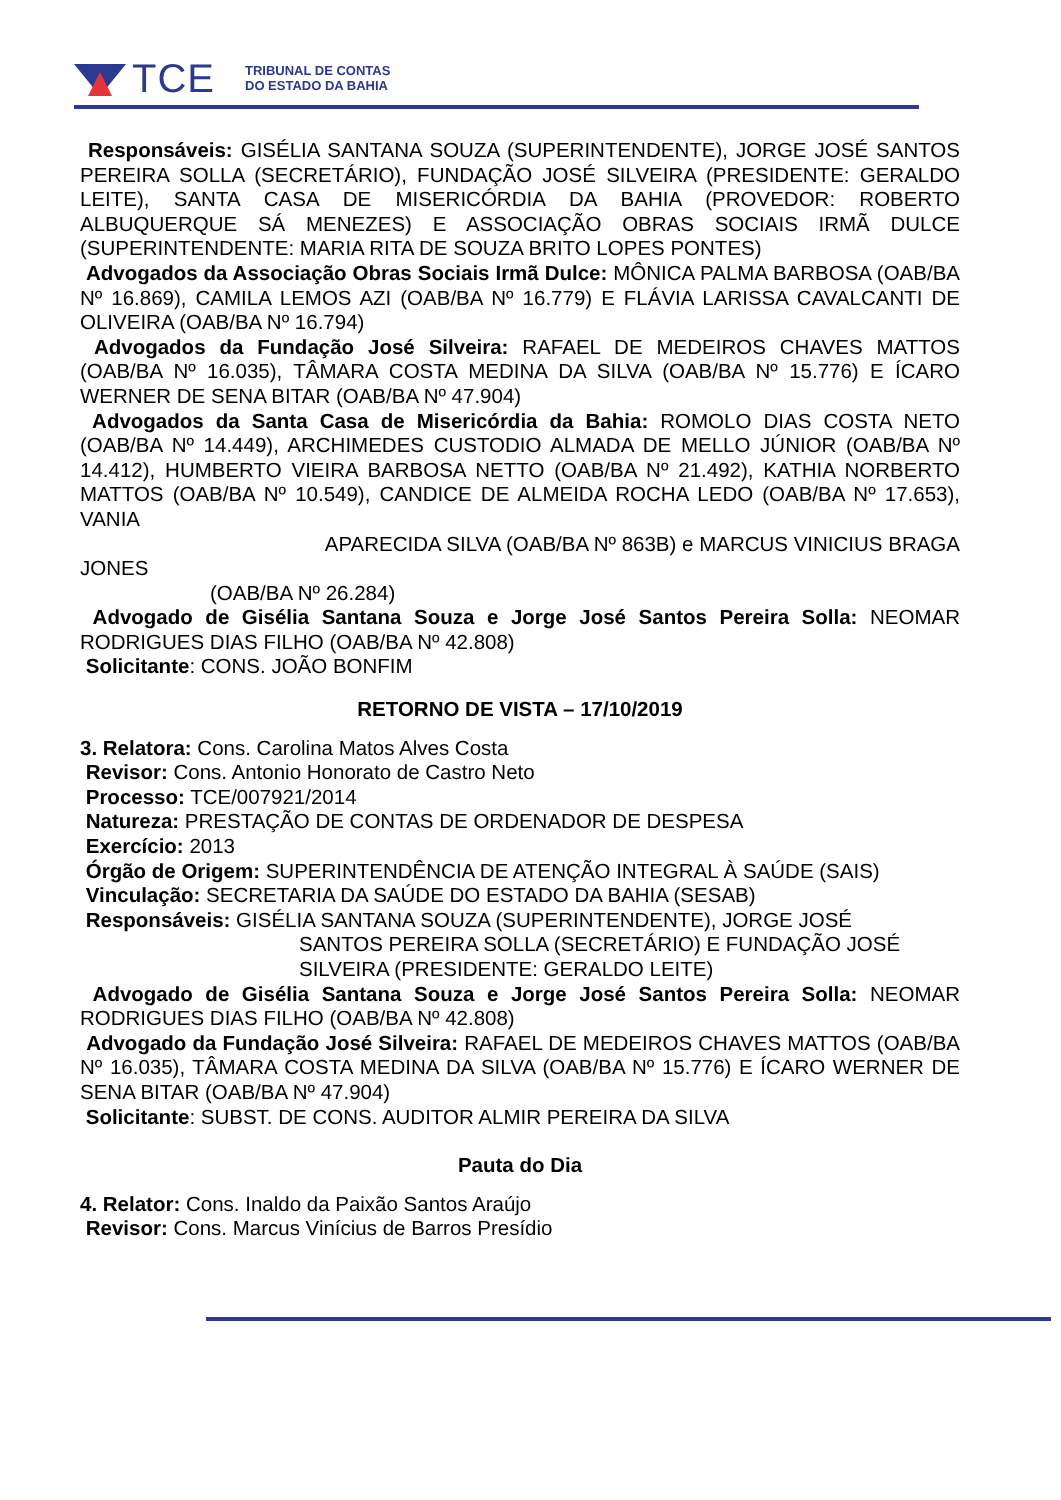TCE
TRIBUNAL DE CONTAS
DO ESTADO DA BAHIA
Responsáveis: GISÉLIA SANTANA SOUZA (SUPERINTENDENTE), JORGE JOSÉ SANTOS PEREIRA SOLLA (SECRETÁRIO), FUNDAÇÃO JOSÉ SILVEIRA (PRESIDENTE: GERALDO LEITE), SANTA CASA DE MISERICÓRDIA DA BAHIA (PROVEDOR: ROBERTO ALBUQUERQUE SÁ MENEZES) E ASSOCIAÇÃO OBRAS SOCIAIS IRMÃ DULCE (SUPERINTENDENTE: MARIA RITA DE SOUZA BRITO LOPES PONTES)
Advogados da Associação Obras Sociais Irmã Dulce: MÔNICA PALMA BARBOSA (OAB/BA Nº 16.869), CAMILA LEMOS AZI (OAB/BA Nº 16.779) E FLÁVIA LARISSA CAVALCANTI DE OLIVEIRA (OAB/BA Nº 16.794)
Advogados da Fundação José Silveira: RAFAEL DE MEDEIROS CHAVES MATTOS (OAB/BA Nº 16.035), TÂMARA COSTA MEDINA DA SILVA (OAB/BA Nº 15.776) E ÍCARO WERNER DE SENA BITAR (OAB/BA Nº 47.904)
Advogados da Santa Casa de Misericórdia da Bahia: ROMOLO DIAS COSTA NETO (OAB/BA Nº 14.449), ARCHIMEDES CUSTODIO ALMADA DE MELLO JÚNIOR (OAB/BA Nº 14.412), HUMBERTO VIEIRA BARBOSA NETTO (OAB/BA Nº 21.492), KATHIA NORBERTO MATTOS (OAB/BA Nº 10.549), CANDICE DE ALMEIDA ROCHA LEDO (OAB/BA Nº 17.653), VANIA
APARECIDA SILVA (OAB/BA Nº 863B) e MARCUS VINICIUS BRAGA
JONES
(OAB/BA Nº 26.284)
Advogado de Gisélia Santana Souza e Jorge José Santos Pereira Solla: NEOMAR RODRIGUES DIAS FILHO (OAB/BA Nº 42.808)
Solicitante: CONS. JOÃO BONFIM
RETORNO DE VISTA – 17/10/2019
3. Relatora: Cons. Carolina Matos Alves Costa
Revisor: Cons. Antonio Honorato de Castro Neto
Processo: TCE/007921/2014
Natureza: PRESTAÇÃO DE CONTAS DE ORDENADOR DE DESPESA
Exercício: 2013
Órgão de Origem: SUPERINTENDÊNCIA DE ATENÇÃO INTEGRAL À SAÚDE (SAIS)
Vinculação: SECRETARIA DA SAÚDE DO ESTADO DA BAHIA (SESAB)
Responsáveis: GISÉLIA SANTANA SOUZA (SUPERINTENDENTE), JORGE JOSÉ
SANTOS PEREIRA SOLLA (SECRETÁRIO) E FUNDAÇÃO JOSÉ SILVEIRA (PRESIDENTE: GERALDO LEITE)
Advogado de Gisélia Santana Souza e Jorge José Santos Pereira Solla: NEOMAR RODRIGUES DIAS FILHO (OAB/BA Nº 42.808)
Advogado da Fundação José Silveira: RAFAEL DE MEDEIROS CHAVES MATTOS (OAB/BA Nº 16.035), TÂMARA COSTA MEDINA DA SILVA (OAB/BA Nº 15.776) E ÍCARO WERNER DE SENA BITAR (OAB/BA Nº 47.904)
Solicitante: SUBST. DE CONS. AUDITOR ALMIR PEREIRA DA SILVA
Pauta do Dia
4. Relator: Cons. Inaldo da Paixão Santos Araújo
Revisor: Cons. Marcus Vinícius de Barros Presídio